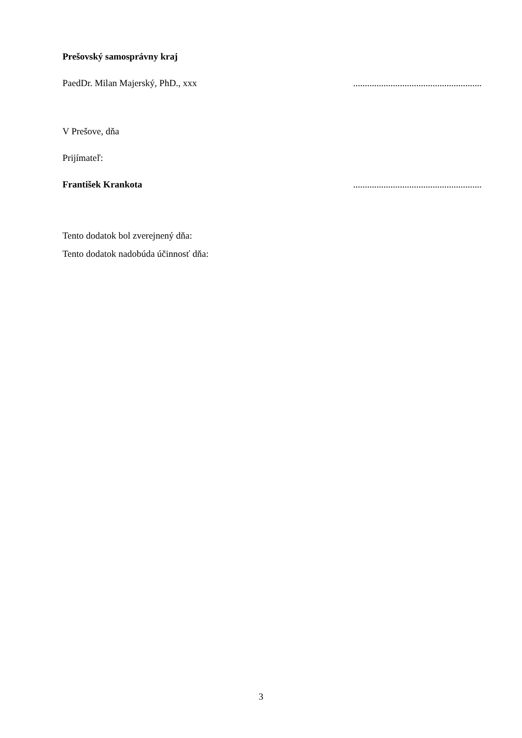Prešovský samosprávny kraj
PaedDr. Milan Majerský, PhD., xxx.......................................................
V Prešove, dňa
Prijímateľ:
František Krankota.......................................................
Tento dodatok bol zverejnený dňa:
Tento dodatok nadobúda účinnosť dňa:
3